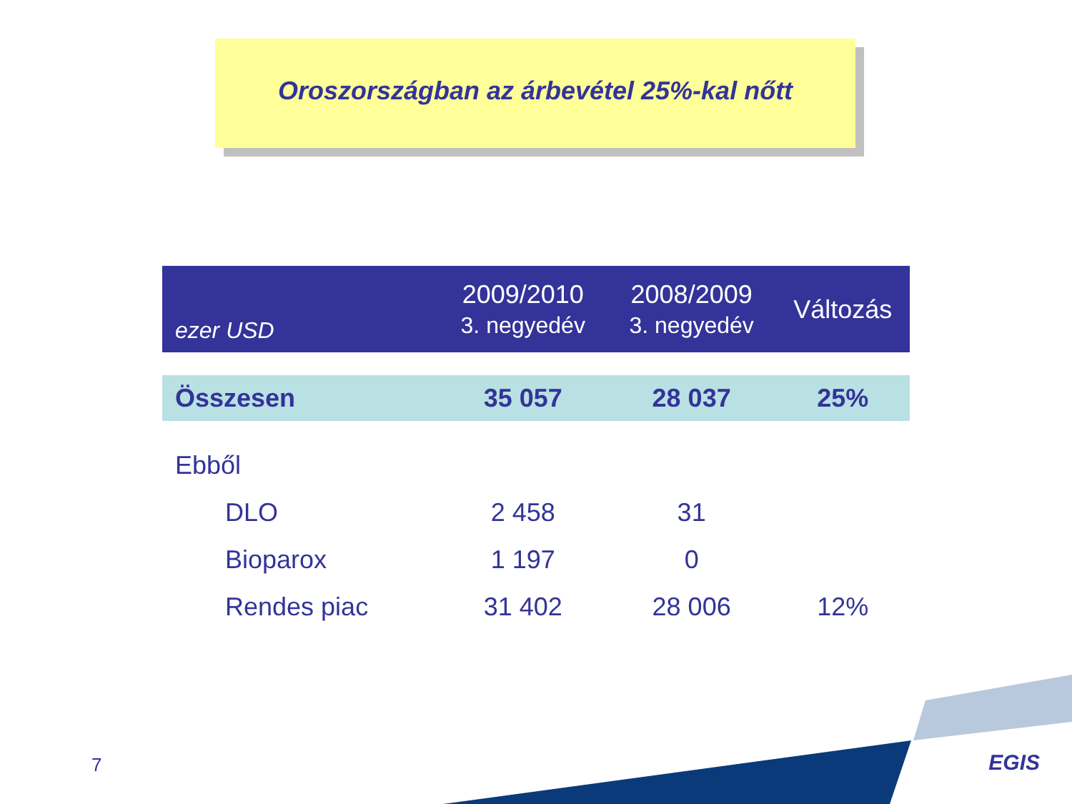Oroszországban az árbevétel 25%-kal nőtt
| ezer USD | 2009/2010 3. negyedév | 2008/2009 3. negyedév | Változás |
| --- | --- | --- | --- |
| Összesen | 35 057 | 28 037 | 25% |
| Ebből | | | |
| DLO | 2 458 | 31 | |
| Bioparox | 1 197 | 0 | |
| Rendes piac | 31 402 | 28 006 | 12% |
7 EGIS